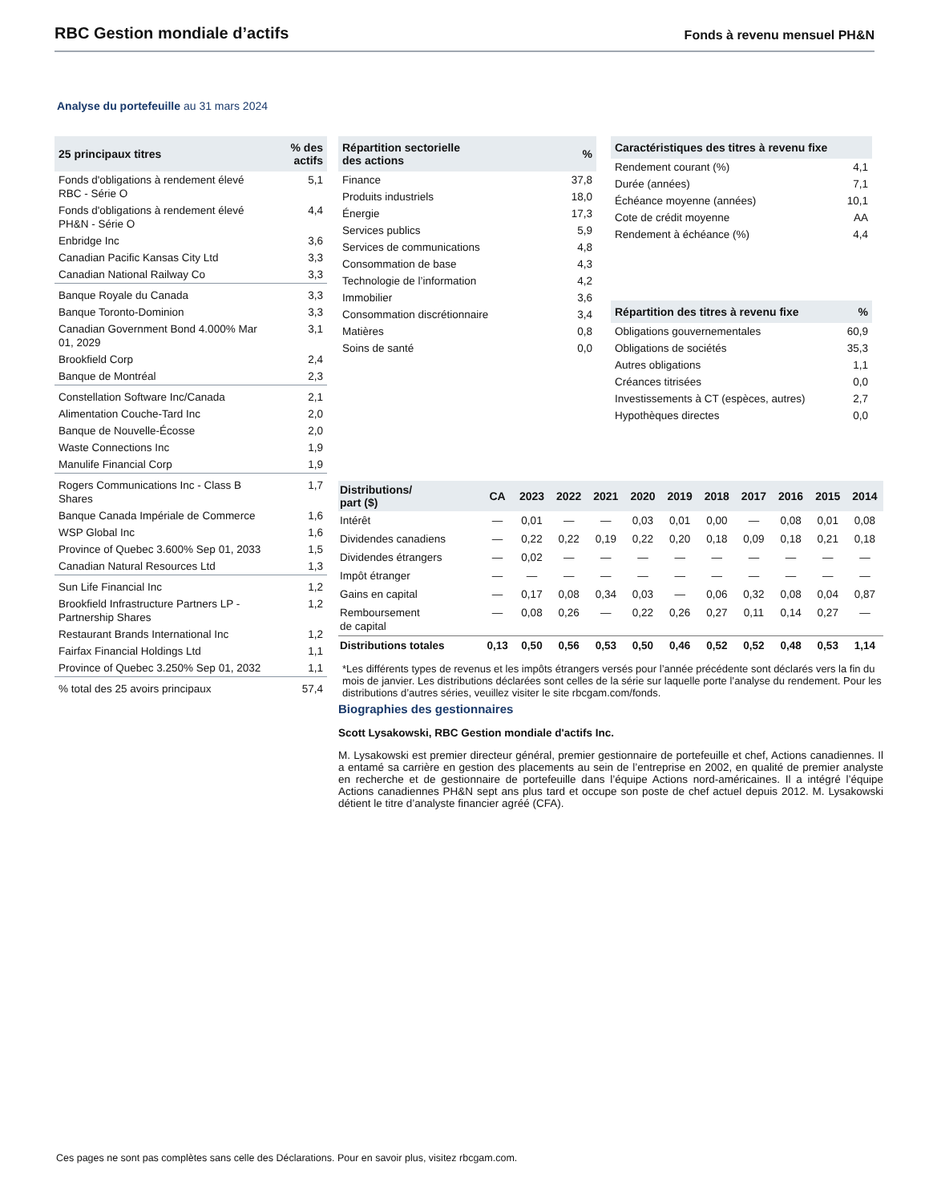RBC Gestion mondiale d’actifs Fonds à revenu mensuel PH&N
Analyse du portefeuille au 31 mars 2024
| 25 principaux titres | % des actifs |
| --- | --- |
| Fonds d'obligations à rendement élevé RBC - Série O | 5,1 |
| Fonds d'obligations à rendement élevé PH&N - Série O | 4,4 |
| Enbridge Inc | 3,6 |
| Canadian Pacific Kansas City Ltd | 3,3 |
| Canadian National Railway Co | 3,3 |
| Banque Royale du Canada | 3,3 |
| Banque Toronto-Dominion | 3,3 |
| Canadian Government Bond 4.000% Mar 01, 2029 | 3,1 |
| Brookfield Corp | 2,4 |
| Banque de Montréal | 2,3 |
| Constellation Software Inc/Canada | 2,1 |
| Alimentation Couche-Tard Inc | 2,0 |
| Banque de Nouvelle-Écosse | 2,0 |
| Waste Connections Inc | 1,9 |
| Manulife Financial Corp | 1,9 |
| Rogers Communications Inc - Class B Shares | 1,7 |
| Banque Canada Impériale de Commerce | 1,6 |
| WSP Global Inc | 1,6 |
| Province of Quebec 3.600% Sep 01, 2033 | 1,5 |
| Canadian Natural Resources Ltd | 1,3 |
| Sun Life Financial Inc | 1,2 |
| Brookfield Infrastructure Partners LP - Partnership Shares | 1,2 |
| Restaurant Brands International Inc | 1,2 |
| Fairfax Financial Holdings Ltd | 1,1 |
| Province of Quebec 3.250% Sep 01, 2032 | 1,1 |
| % total des 25 avoirs principaux | 57,4 |
| Répartition sectorielle des actions | % |
| --- | --- |
| Finance | 37,8 |
| Produits industriels | 18,0 |
| Énergie | 17,3 |
| Services publics | 5,9 |
| Services de communications | 4,8 |
| Consommation de base | 4,3 |
| Technologie de l’information | 4,2 |
| Immobilier | 3,6 |
| Consommation discrétionnaire | 3,4 |
| Matières | 0,8 |
| Soins de santé | 0,0 |
| Caractéristiques des titres à revenu fixe | |
| --- | --- |
| Rendement courant (%) | 4,1 |
| Durée (années) | 7,1 |
| Échéance moyenne (années) | 10,1 |
| Cote de crédit moyenne | AA |
| Rendement à échéance (%) | 4,4 |
| Répartition des titres à revenu fixe | % |
| --- | --- |
| Obligations gouvernementales | 60,9 |
| Obligations de sociétés | 35,3 |
| Autres obligations | 1,1 |
| Créances titrisées | 0,0 |
| Investissements à CT (espèces, autres) | 2,7 |
| Hypothèques directes | 0,0 |
| Distributions/ part ($) | CA | 2023 | 2022 | 2021 | 2020 | 2019 | 2018 | 2017 | 2016 | 2015 | 2014 |
| --- | --- | --- | --- | --- | --- | --- | --- | --- | --- | --- | --- |
| Intérêt | — | 0,01 | — | — | 0,03 | 0,01 | 0,00 | — | 0,08 | 0,01 | 0,08 |
| Dividendes canadiens | — | 0,22 | 0,22 | 0,19 | 0,22 | 0,20 | 0,18 | 0,09 | 0,18 | 0,21 | 0,18 |
| Dividendes étrangers | — | 0,02 | — | — | — | — | — | — | — | — | — |
| Impôt étranger | — | — | — | — | — | — | — | — | — | — | — |
| Gains en capital | — | 0,17 | 0,08 | 0,34 | 0,03 | — | 0,06 | 0,32 | 0,08 | 0,04 | 0,87 |
| Remboursement de capital | — | 0,08 | 0,26 | — | 0,22 | 0,26 | 0,27 | 0,11 | 0,14 | 0,27 | — |
| Distributions totales | 0,13 | 0,50 | 0,56 | 0,53 | 0,50 | 0,46 | 0,52 | 0,52 | 0,48 | 0,53 | 1,14 |
*Les différents types de revenus et les impôts étrangers versés pour l’année précédente sont déclarés vers la fin du mois de janvier. Les distributions déclarées sont celles de la série sur laquelle porte l’analyse du rendement. Pour les distributions d’autres séries, veuillez visiter le site rbcgam.com/fonds.
Biographies des gestionnaires
Scott Lysakowski, RBC Gestion mondiale d'actifs Inc.
M. Lysakowski est premier directeur général, premier gestionnaire de portefeuille et chef, Actions canadiennes. Il a entamé sa carrière en gestion des placements au sein de l’entreprise en 2002, en qualité de premier analyste en recherche et de gestionnaire de portefeuille dans l’équipe Actions nord-américaines. Il a intégré l’équipe Actions canadiennes PH&N sept ans plus tard et occupe son poste de chef actuel depuis 2012. M. Lysakowski détient le titre d’analyste financier agréé (CFA).
Ces pages ne sont pas complètes sans celle des Déclarations. Pour en savoir plus, visitez rbcgam.com.